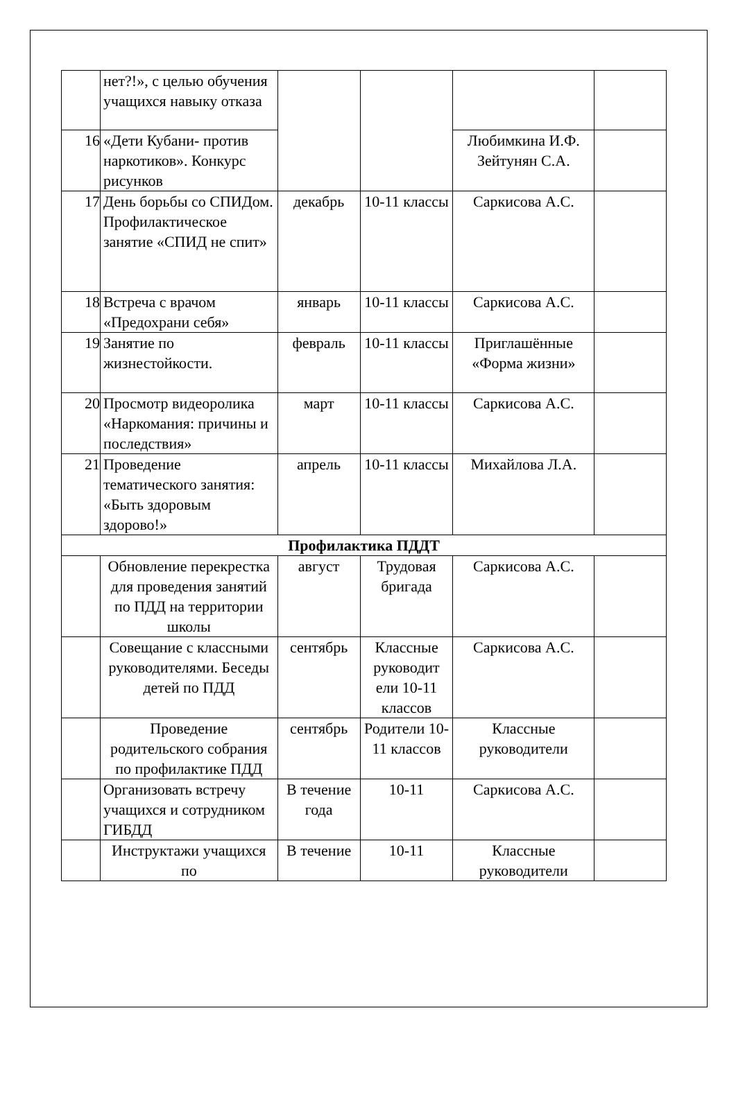| | нет?!», с целью обучения учащихся навыку отказа | | | | |
| 16 | «Дети Кубани- против наркотиков». Конкурс рисунков | | | Любимкина И.Ф. Зейтунян С.А. | |
| 17 | День борьбы со СПИДом. Профилактическое занятие «СПИД не спит» | декабрь | 10-11 классы | Саркисова А.С. | |
| 18 | Встреча с врачом «Предохрани себя» | январь | 10-11 классы | Саркисова А.С. | |
| 19 | Занятие по жизнестойкости. | февраль | 10-11 классы | Приглашённые «Форма жизни» | |
| 20 | Просмотр видеоролика «Наркомания: причины и последствия» | март | 10-11 классы | Саркисова А.С. | |
| 21 | Проведение тематического занятия: «Быть здоровым здорово!» | апрель | 10-11 классы | Михайлова Л.А. | |
| Профилактика ПДДТ | | | | | |
| | Обновление перекрестка для проведения занятий по ПДД на территории школы | август | Трудовая бригада | Саркисова А.С. | |
| | Совещание с классными руководителями. Беседы детей по ПДД | сентябрь | Классные руководит ели 10-11 классов | Саркисова А.С. | |
| | Проведение родительского собрания по профилактике ПДД | сентябрь | Родители 10-11 классов | Классные руководители | |
| | Организовать встречу учащихся и сотрудником ГИБДД | В течение года | 10-11 | Саркисова А.С. | |
| | Инструктажи учащихся по | В течение | 10-11 | Классные руководители | |